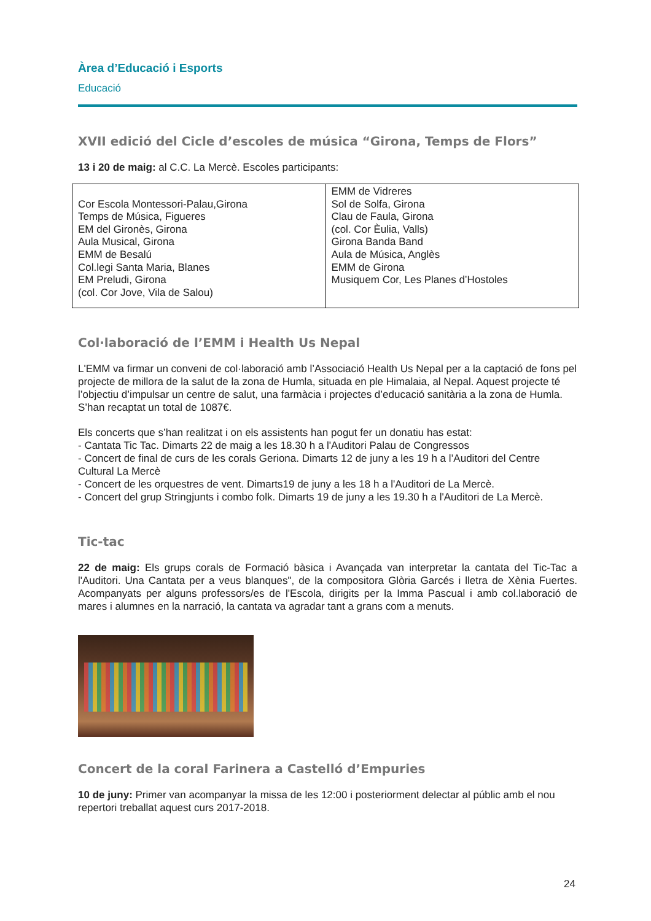Àrea d’Educació i Esports
Educació
XVII edició del Cicle d’escoles de música “Girona, Temps de Flors”
13 i 20 de maig: al C.C. La Mercè. Escoles participants:
| Cor Escola Montessori-Palau,Girona Temps de Música, Figueres EM del Gironès, Girona Aula Musical, Girona EMM de Besalú Col.legi Santa Maria, Blanes EM Preludi, Girona (col. Cor Jove, Vila de Salou) | EMM de Vidreres Sol de Solfa, Girona Clau de Faula, Girona (col. Cor Èulia, Valls) Girona Banda Band Aula de Música, Anglès EMM de Girona Musiquem Cor, Les Planes d’Hostoles |
Col·laboració de l’EMM i Health Us Nepal
L'EMM va firmar un conveni de col·laboració amb l’Associació Health Us Nepal per a la captació de fons pel projecte de millora de la salut de la zona de Humla, situada en ple Himalaia, al Nepal. Aquest projecte té l’objectiu d’impulsar un centre de salut, una farmàcia i projectes d’educació sanitària a la zona de Humla. S’han recaptat un total de 1087€.
Els concerts que s’han realitzat i on els assistents han pogut fer un donatiu has estat:
- Cantata Tic Tac. Dimarts 22 de maig a les 18.30 h a l'Auditori Palau de Congressos
- Concert de final de curs de les corals Geriona. Dimarts 12 de juny a les 19 h a l’Auditori del Centre Cultural La Mercè
- Concert de les orquestres de vent. Dimarts19 de juny a les 18 h a l'Auditori de La Mercè.
- Concert del grup Stringjunts i combo folk. Dimarts 19 de juny a les 19.30 h a l'Auditori de La Mercè.
Tic-tac
22 de maig: Els grups corals de Formació bàsica i Avançada van interpretar la cantata del Tic-Tac a l'Auditori. Una Cantata per a veus blanques", de la compositora Glòria Garcés i lletra de Xènia Fuertes. Acompanyats per alguns professors/es de l'Escola, dirigits per la Imma Pascual i amb col.laboració de mares i alumnes en la narració, la cantata va agradar tant a grans com a menuts.
Concert de la coral Farinera a Castelló d’Empuries
10 de juny: Primer van acompanyar la missa de les 12:00 i posteriorment delectar al públic amb el nou repertori treballat aquest curs 2017-2018.
24